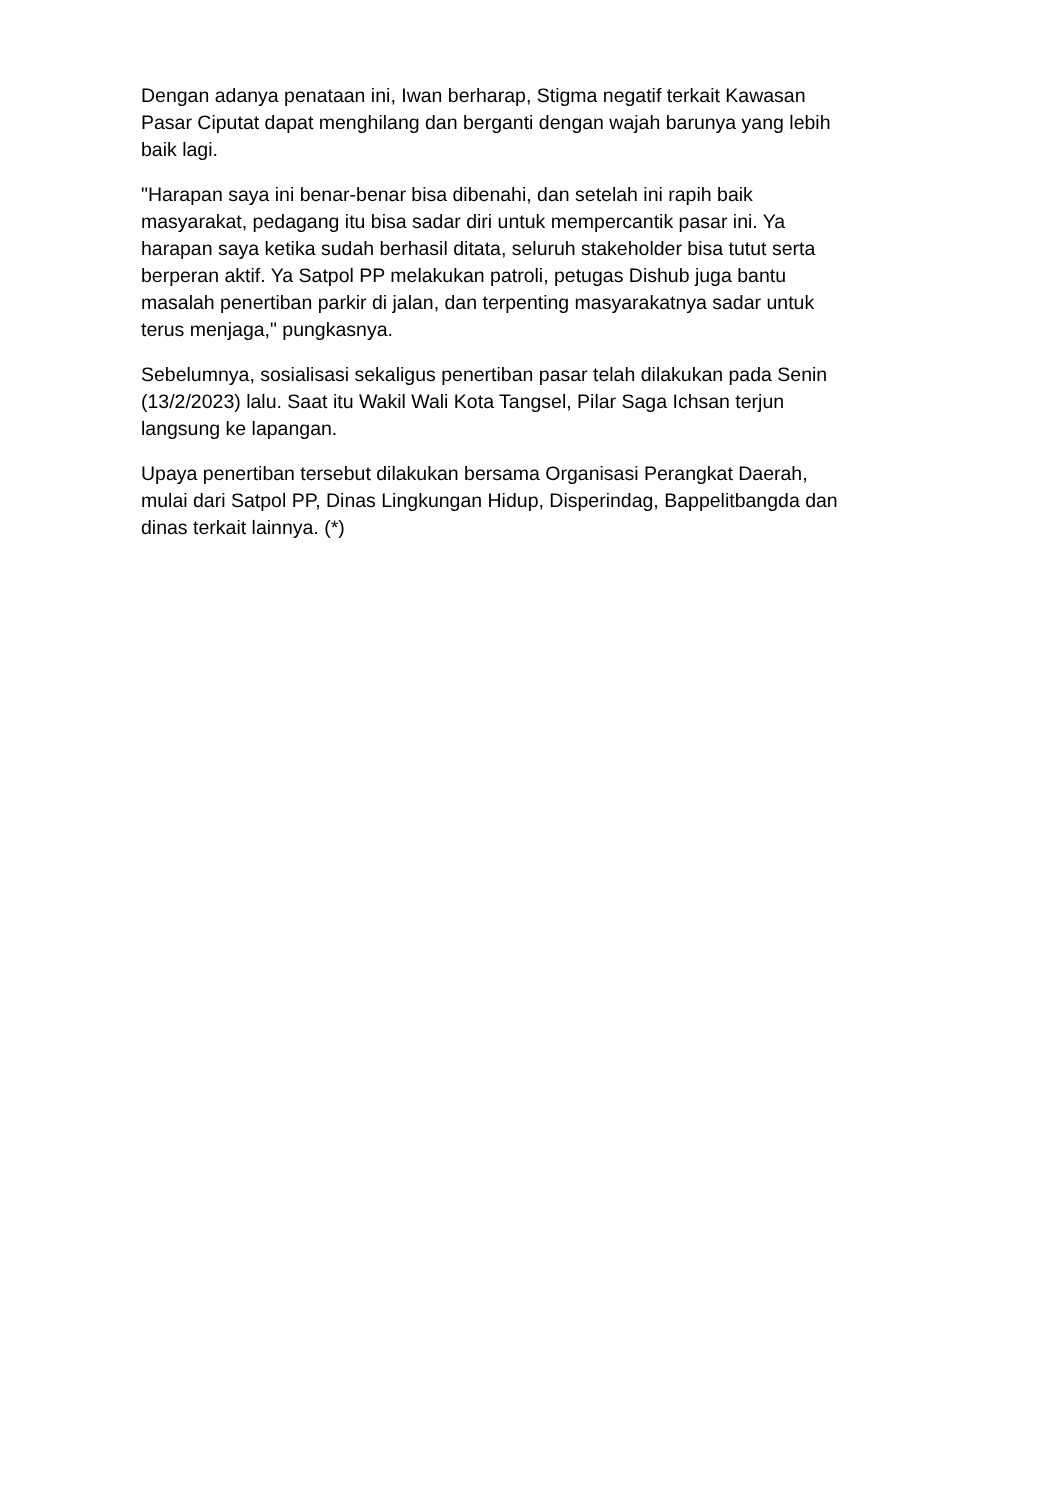Dengan adanya penataan ini, Iwan berharap, Stigma negatif terkait Kawasan
Pasar Ciputat dapat menghilang dan berganti dengan wajah barunya yang lebih
baik lagi.
"Harapan saya ini benar-benar bisa dibenahi, dan setelah ini rapih baik
masyarakat, pedagang itu bisa sadar diri untuk mempercantik pasar ini. Ya
harapan saya ketika sudah berhasil ditata, seluruh stakeholder bisa tutut serta
berperan aktif. Ya Satpol PP melakukan patroli, petugas Dishub juga bantu
masalah penertiban parkir di jalan, dan terpenting masyarakatnya sadar untuk
terus menjaga," pungkasnya.
Sebelumnya, sosialisasi sekaligus penertiban pasar telah dilakukan pada Senin
(13/2/2023) lalu. Saat itu Wakil Wali Kota Tangsel, Pilar Saga Ichsan terjun
langsung ke lapangan.
Upaya penertiban tersebut dilakukan bersama Organisasi Perangkat Daerah,
mulai dari Satpol PP, Dinas Lingkungan Hidup, Disperindag, Bappelitbangda dan
dinas terkait lainnya. (*)